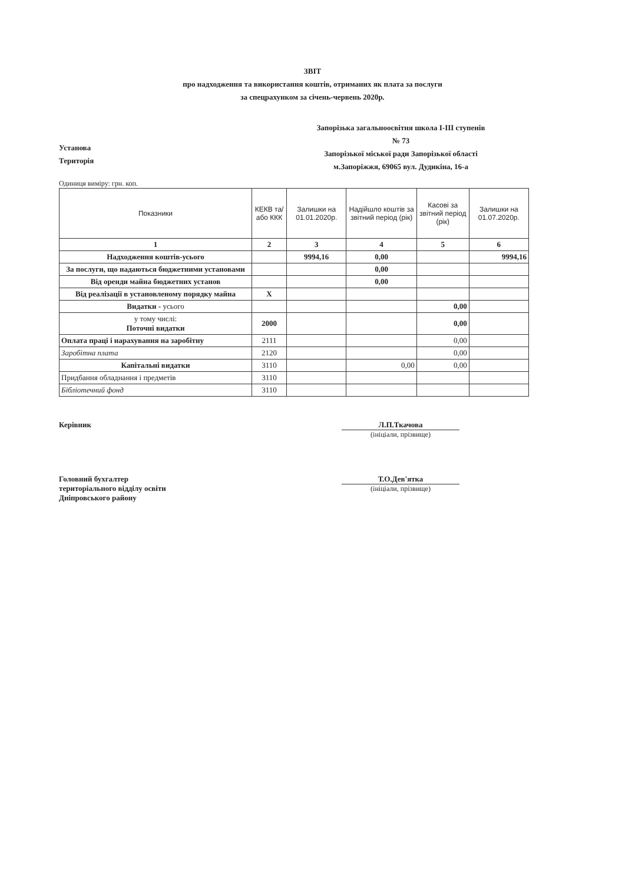ЗВІТ
про надходження та використання коштів, отриманих як плата за послуги
за спецрахунком за січень-червень 2020р.
Установа
Територія
Запорізька загальноосвітня школа І-ІІІ ступенів
№ 73
Запорізької міської ради Запорізької області
м.Запоріжжя, 69065 вул. Дудикіна, 16-а
Одиниця виміру: грн. коп.
| Показники | КЕКВ та/або ККК | Залишки на 01.01.2020р. | Надійшло коштів за звітний період (рік) | Касові за звітний період (рік) | Залишки на 01.07.2020р. |
| --- | --- | --- | --- | --- | --- |
| 1 | 2 | 3 | 4 | 5 | 6 |
| Надходження коштів-усього | | 9994,16 | 0,00 | | 9994,16 |
| За послуги, що надаються бюджетними установами | | | 0,00 | | |
| Від оренди майна бюджетних установ | | | 0,00 | | |
| Від реалізації в установленому порядку майна | X | | | | |
| Видатки - усього | | | | 0,00 | |
| у тому числі: Поточні видатки | 2000 | | | 0,00 | |
| Оплата праці і нарахування на заробітну | 2111 | | | 0,00 | |
| Заробітна плата | 2120 | | | 0,00 | |
| Капітальні видатки | 3110 | | 0,00 | 0,00 | |
| Придбання обладнання і предметів | 3110 | | | | |
| Бібліотечний фонд | 3110 | | | | |
Керівник Л.П.Ткачова
(ініціали, прізвище)
Головний бухгалтер
територіального відділу освіти
Дніпровського району
Т.О.Дев'ятка
(ініціали, прізвище)